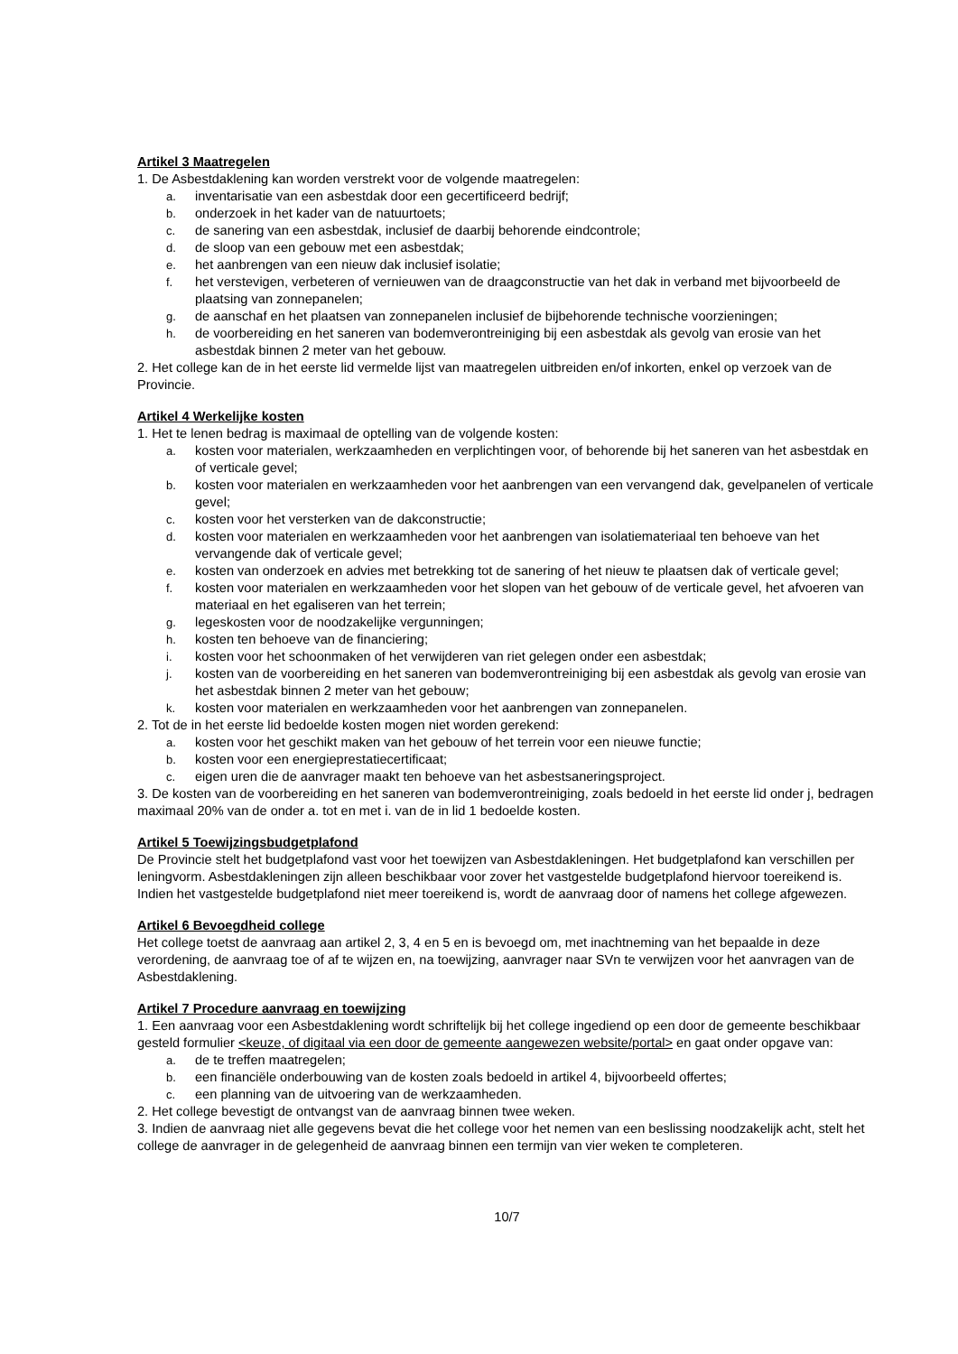Artikel 3 Maatregelen
1. De Asbestdaklening kan worden verstrekt voor de volgende maatregelen:
a. inventarisatie van een asbestdak door een gecertificeerd bedrijf;
b. onderzoek in het kader van de natuurtoets;
c. de sanering van een asbestdak, inclusief de daarbij behorende eindcontrole;
d. de sloop van een gebouw met een asbestdak;
e. het aanbrengen van een nieuw dak inclusief isolatie;
f. het verstevigen, verbeteren of vernieuwen van de draagconstructie van het dak in verband met bijvoorbeeld de plaatsing van zonnepanelen;
g. de aanschaf en het plaatsen van zonnepanelen inclusief de bijbehorende technische voorzieningen;
h. de voorbereiding en het saneren van bodemverontreiniging bij een asbestdak als gevolg van erosie van het asbestdak binnen 2 meter van het gebouw.
2. Het college kan de in het eerste lid vermelde lijst van maatregelen uitbreiden en/of inkorten, enkel op verzoek van de Provincie.
Artikel 4 Werkelijke kosten
1. Het te lenen bedrag is maximaal de optelling van de volgende kosten:
a. kosten voor materialen, werkzaamheden en verplichtingen voor, of behorende bij het saneren van het asbestdak en of verticale gevel;
b. kosten voor materialen en werkzaamheden voor het aanbrengen van een vervangend dak, gevelpanelen of verticale gevel;
c. kosten voor het versterken van de dakconstructie;
d. kosten voor materialen en werkzaamheden voor het aanbrengen van isolatiemateriaal ten behoeve van het vervangende dak of verticale gevel;
e. kosten van onderzoek en advies met betrekking tot de sanering of het nieuw te plaatsen dak of verticale gevel;
f. kosten voor materialen en werkzaamheden voor het slopen van het gebouw of de verticale gevel, het afvoeren van materiaal en het egaliseren van het terrein;
g. legeskosten voor de noodzakelijke vergunningen;
h. kosten ten behoeve van de financiering;
i. kosten voor het schoonmaken of het verwijderen van riet gelegen onder een asbestdak;
j. kosten van de voorbereiding en het saneren van bodemverontreiniging bij een asbestdak als gevolg van erosie van het asbestdak binnen 2 meter van het gebouw;
k. kosten voor materialen en werkzaamheden voor het aanbrengen van zonnepanelen.
2. Tot de in het eerste lid bedoelde kosten mogen niet worden gerekend:
a. kosten voor het geschikt maken van het gebouw of het terrein voor een nieuwe functie;
b. kosten voor een energieprestatiecertificaat;
c. eigen uren die de aanvrager maakt ten behoeve van het asbestsaneringsproject.
3. De kosten van de voorbereiding en het saneren van bodemverontreiniging, zoals bedoeld in het eerste lid onder j, bedragen maximaal 20% van de onder a. tot en met i. van de in lid 1 bedoelde kosten.
Artikel 5 Toewijzingsbudgetplafond
De Provincie stelt het budgetplafond vast voor het toewijzen van Asbestdakleningen. Het budgetplafond kan verschillen per leningvorm. Asbestdakleningen zijn alleen beschikbaar voor zover het vastgestelde budgetplafond hiervoor toereikend is. Indien het vastgestelde budgetplafond niet meer toereikend is, wordt de aanvraag door of namens het college afgewezen.
Artikel 6 Bevoegdheid college
Het college toetst de aanvraag aan artikel 2, 3, 4 en 5 en is bevoegd om, met inachtneming van het bepaalde in deze verordening, de aanvraag toe of af te wijzen en, na toewijzing, aanvrager naar SVn te verwijzen voor het aanvragen van de Asbestdaklening.
Artikel 7 Procedure aanvraag en toewijzing
1. Een aanvraag voor een Asbestdaklening wordt schriftelijk bij het college ingediend op een door de gemeente beschikbaar gesteld formulier <keuze, of digitaal via een door de gemeente aangewezen website/portal> en gaat onder opgave van:
a. de te treffen maatregelen;
b. een financiële onderbouwing van de kosten zoals bedoeld in artikel 4, bijvoorbeeld offertes;
c. een planning van de uitvoering van de werkzaamheden.
2. Het college bevestigt de ontvangst van de aanvraag binnen twee weken.
3. Indien de aanvraag niet alle gegevens bevat die het college voor het nemen van een beslissing noodzakelijk acht, stelt het college de aanvrager in de gelegenheid de aanvraag binnen een termijn van vier weken te completeren.
10/7